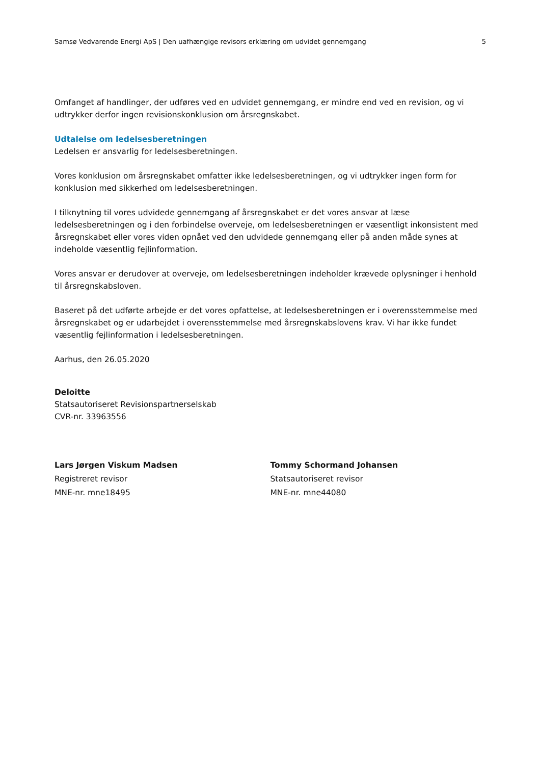Samsø Vedvarende Energi ApS | Den uafhængige revisors erklæring om udvidet gennemgang 5
Omfanget af handlinger, der udføres ved en udvidet gennemgang, er mindre end ved en revision, og vi udtrykker derfor ingen revisionskonklusion om årsregnskabet.
Udtalelse om ledelsesberetningen
Ledelsen er ansvarlig for ledelsesberetningen.
Vores konklusion om årsregnskabet omfatter ikke ledelsesberetningen, og vi udtrykker ingen form for konklusion med sikkerhed om ledelsesberetningen.
I tilknytning til vores udvidede gennemgang af årsregnskabet er det vores ansvar at læse ledelsesberetningen og i den forbindelse overveje, om ledelsesberetningen er væsentligt inkonsistent med årsregnskabet eller vores viden opnået ved den udvidede gennemgang eller på anden måde synes at indeholde væsentlig fejlinformation.
Vores ansvar er derudover at overveje, om ledelsesberetningen indeholder krævede oplysninger i henhold til årsregnskabsloven.
Baseret på det udførte arbejde er det vores opfattelse, at ledelsesberetningen er i overensstemmelse med årsregnskabet og er udarbejdet i overensstemmelse med årsregnskabslovens krav. Vi har ikke fundet væsentlig fejlinformation i ledelsesberetningen.
Aarhus, den 26.05.2020
Deloitte
Statsautoriseret Revisionspartnerselskab
CVR-nr. 33963556
Lars Jørgen Viskum Madsen
Registreret revisor
MNE-nr. mne18495
Tommy Schormand Johansen
Statsautoriseret revisor
MNE-nr. mne44080